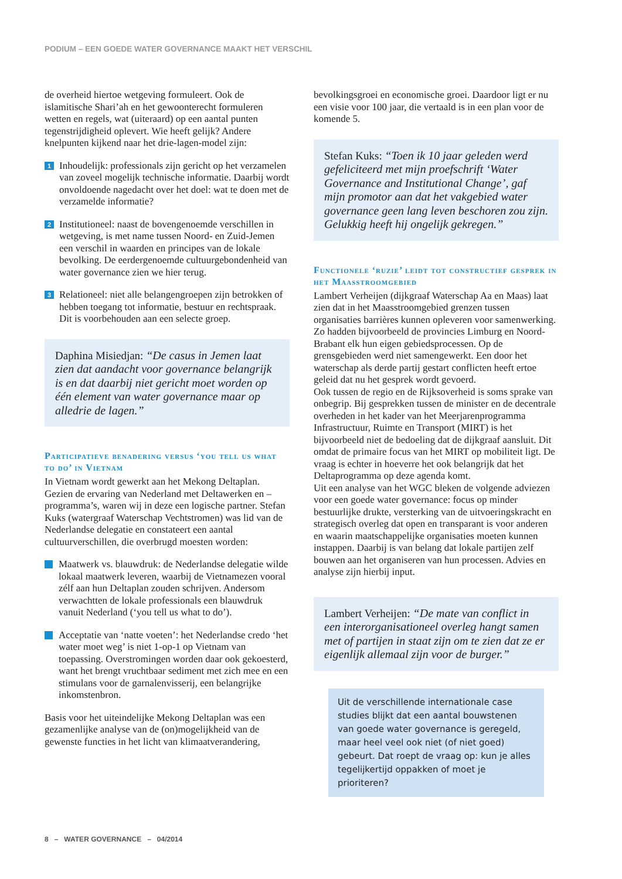PODIUM – EEN GOEDE WATER GOVERNANCE MAAKT HET VERSCHIL
de overheid hiertoe wetgeving formuleert. Ook de islamitische Shari’ah en het gewoonterecht formuleren wetten en regels, wat (uiteraard) op een aantal punten tegenstrijdigheid oplevert. Wie heeft gelijk? Andere knelpunten kijkend naar het drie-lagen-model zijn:
1
Inhoudelijk: professionals zijn gericht op het verzamelen van zoveel mogelijk technische informatie. Daarbij wordt onvoldoende nagedacht over het doel: wat te doen met de verzamelde informatie?
2
Institutioneel: naast de bovengenoemde verschillen in wetgeving, is met name tussen Noord- en Zuid-Jemen een verschil in waarden en principes van de lokale bevolking. De eerdergenoemde cultuurgebondenheid van water governance zien we hier terug.
3
Relationeel: niet alle belangengroepen zijn betrokken of hebben toegang tot informatie, bestuur en rechtspraak. Dit is voorbehouden aan een selecte groep.
Daphina Misiedjan: “De casus in Jemen laat zien dat aandacht voor governance belangrijk is en dat daarbij niet gericht moet worden op één element van water governance maar op alledrie de lagen.”
Participatieve benadering versus ‘you tell us what to do’ in Vietnam
In Vietnam wordt gewerkt aan het Mekong Deltaplan. Gezien de ervaring van Nederland met Deltawerken en –programma’s, waren wij in deze een logische partner. Stefan Kuks (watergraaf Waterschap Vechtstromen) was lid van de Nederlandse delegatie en constateert een aantal cultuurverschillen, die overbrugd moesten worden:
Maatwerk vs. blauwdruk: de Nederlandse delegatie wilde lokaal maatwerk leveren, waarbij de Vietnamezen vooral zélf aan hun Deltaplan zouden schrijven. Andersom verwachtten de lokale professionals een blauwdruk vanuit Nederland (‘you tell us what to do’).
Acceptatie van ‘natte voeten’: het Nederlandse credo ‘het water moet weg’ is niet 1-op-1 op Vietnam van toepassing. Overstromingen worden daar ook gekoesterd, want het brengt vruchtbaar sediment met zich mee en een stimulans voor de garnalenvisserij, een belangrijke inkomstenbron.
Basis voor het uiteindelijke Mekong Deltaplan was een gezamenlijke analyse van de (on)mogelijkheid van de gewenste functies in het licht van klimaatverandering,
bevolkingsgroei en economische groei. Daardoor ligt er nu een visie voor 100 jaar, die vertaald is in een plan voor de komende 5.
Stefan Kuks: “Toen ik 10 jaar geleden werd gefeliciteerd met mijn proefschrift ‘Water Governance and Institutional Change’, gaf mijn promotor aan dat het vakgebied water governance geen lang leven beschoren zou zijn. Gelukkig heeft hij ongelijk gekregen.”
Functionele ‘ruzie’ leidt tot constructief gesprek in het Maasstroomgebied
Lambert Verheijen (dijkgraaf Waterschap Aa en Maas) laat zien dat in het Maasstroomgebied grenzen tussen organisaties barrières kunnen opleveren voor samenwerking. Zo hadden bijvoorbeeld de provincies Limburg en Noord-Brabant elk hun eigen gebiedsprocessen. Op de grensgebieden werd niet samengewerkt. Een door het waterschap als derde partij gestart conflicten heeft ertoe geleid dat nu het gesprek wordt gevoerd.
Ook tussen de regio en de Rijksoverheid is soms sprake van onbegrip. Bij gesprekken tussen de minister en de decentrale overheden in het kader van het Meerjarenprogramma Infrastructuur, Ruimte en Transport (MIRT) is het bijvoorbeeld niet de bedoeling dat de dijkgraaf aansluit. Dit omdat de primaire focus van het MIRT op mobiliteit ligt. De vraag is echter in hoeverre het ook belangrijk dat het Deltaprogramma op deze agenda komt.
Uit een analyse van het WGC bleken de volgende adviezen voor een goede water governance: focus op minder bestuurlijke drukte, versterking van de uitvoeringskracht en strategisch overleg dat open en transparant is voor anderen en waarin maatschappelijke organisaties moeten kunnen instappen. Daarbij is van belang dat lokale partijen zelf bouwen aan het organiseren van hun processen. Advies en analyse zijn hierbij input.
Lambert Verheijen: “De mate van conflict in een interorganisationeel overleg hangt samen met of partijen in staat zijn om te zien dat ze er eigenlijk allemaal zijn voor de burger.”
Uit de verschillende internationale case studies blijkt dat een aantal bouwstenen van goede water governance is geregeld, maar heel veel ook niet (of niet goed) gebeurt. Dat roept de vraag op: kun je alles tegelijkertijd oppakken of moet je prioriteren?
8 – WATER GOVERNANCE – 04/2014